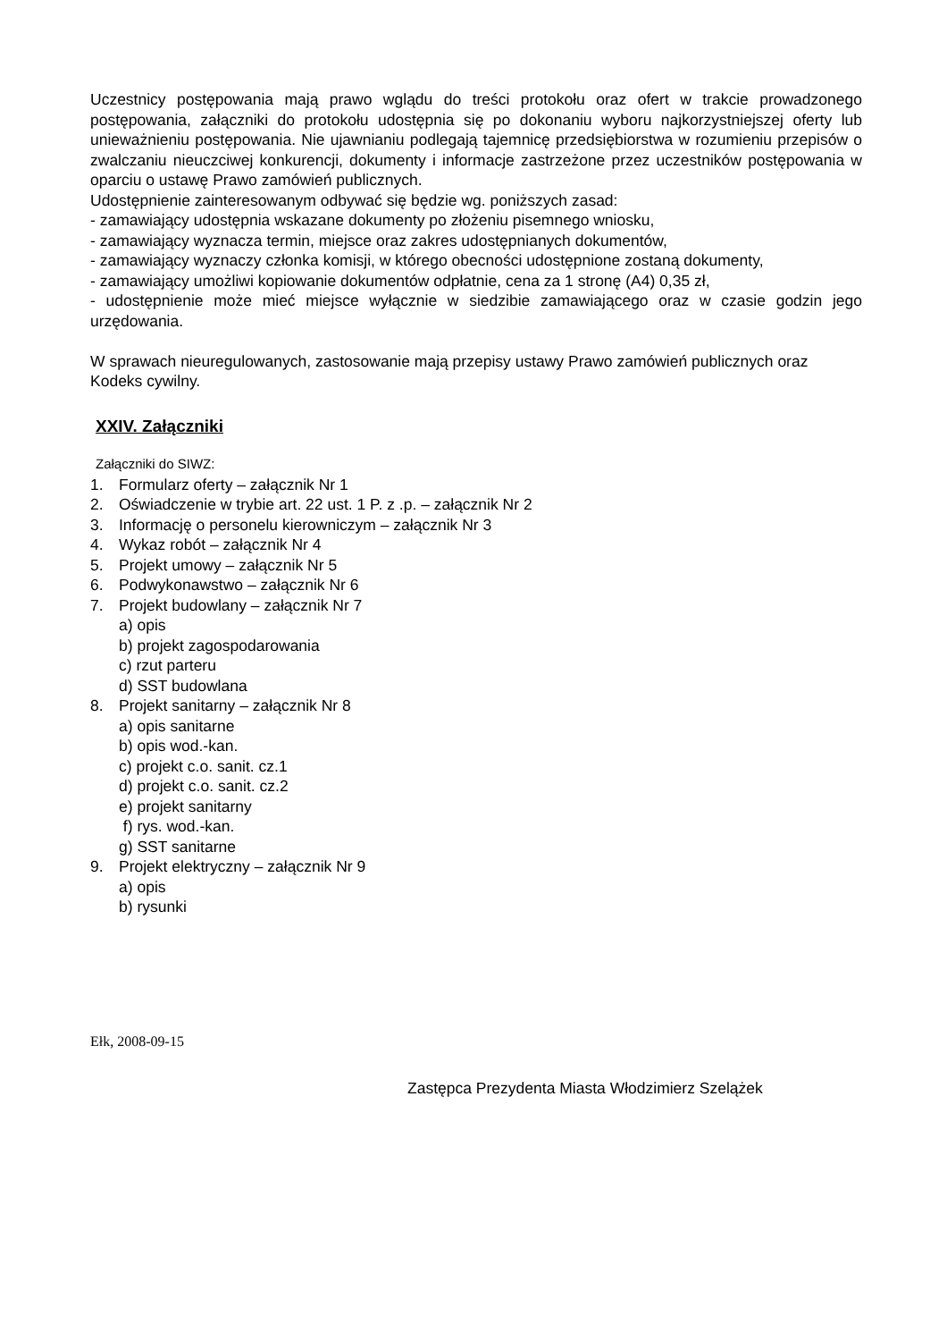Uczestnicy postępowania mają prawo wglądu do treści protokołu oraz ofert w trakcie prowadzonego postępowania, załączniki do protokołu udostępnia się po dokonaniu wyboru najkorzystniejszej oferty lub unieważnieniu postępowania. Nie ujawnianiu podlegają tajemnicę przedsiębiorstwa w rozumieniu przepisów o zwalczaniu nieuczciwej konkurencji, dokumenty i informacje zastrzeżone przez uczestników postępowania w oparciu o ustawę Prawo zamówień publicznych.
Udostępnienie zainteresowanym odbywać się będzie wg. poniższych zasad:
- zamawiający udostępnia wskazane dokumenty po złożeniu pisemnego wniosku,
- zamawiający wyznacza termin, miejsce oraz zakres udostępnianych dokumentów,
- zamawiający wyznaczy członka komisji, w którego obecności udostępnione zostaną dokumenty,
- zamawiający umożliwi kopiowanie dokumentów odpłatnie, cena za 1 stronę (A4) 0,35 zł,
- udostępnienie może mieć miejsce wyłącznie w siedzibie zamawiającego oraz w czasie godzin jego urzędowania.
W sprawach nieuregulowanych, zastosowanie mają przepisy ustawy Prawo zamówień publicznych oraz Kodeks cywilny.
XXIV. Załączniki
Załączniki do SIWZ:
1. Formularz oferty – załącznik Nr 1
2. Oświadczenie w trybie art. 22 ust. 1 P. z .p. – załącznik Nr 2
3. Informację o personelu kierowniczym – załącznik Nr 3
4. Wykaz robót – załącznik Nr 4
5. Projekt umowy – załącznik Nr 5
6. Podwykonawstwo – załącznik Nr 6
7. Projekt budowlany – załącznik Nr 7
a) opis
b) projekt zagospodarowania
c) rzut parteru
d) SST budowlana
8. Projekt sanitarny – załącznik Nr 8
a) opis sanitarne
b) opis wod.-kan.
c) projekt c.o. sanit. cz.1
d) projekt c.o. sanit. cz.2
e) projekt sanitarny
f) rys. wod.-kan.
g) SST sanitarne
9. Projekt elektryczny – załącznik Nr 9
a) opis
b) rysunki
Ełk, 2008-09-15
Zastępca Prezydenta Miasta Włodzimierz Szelążek